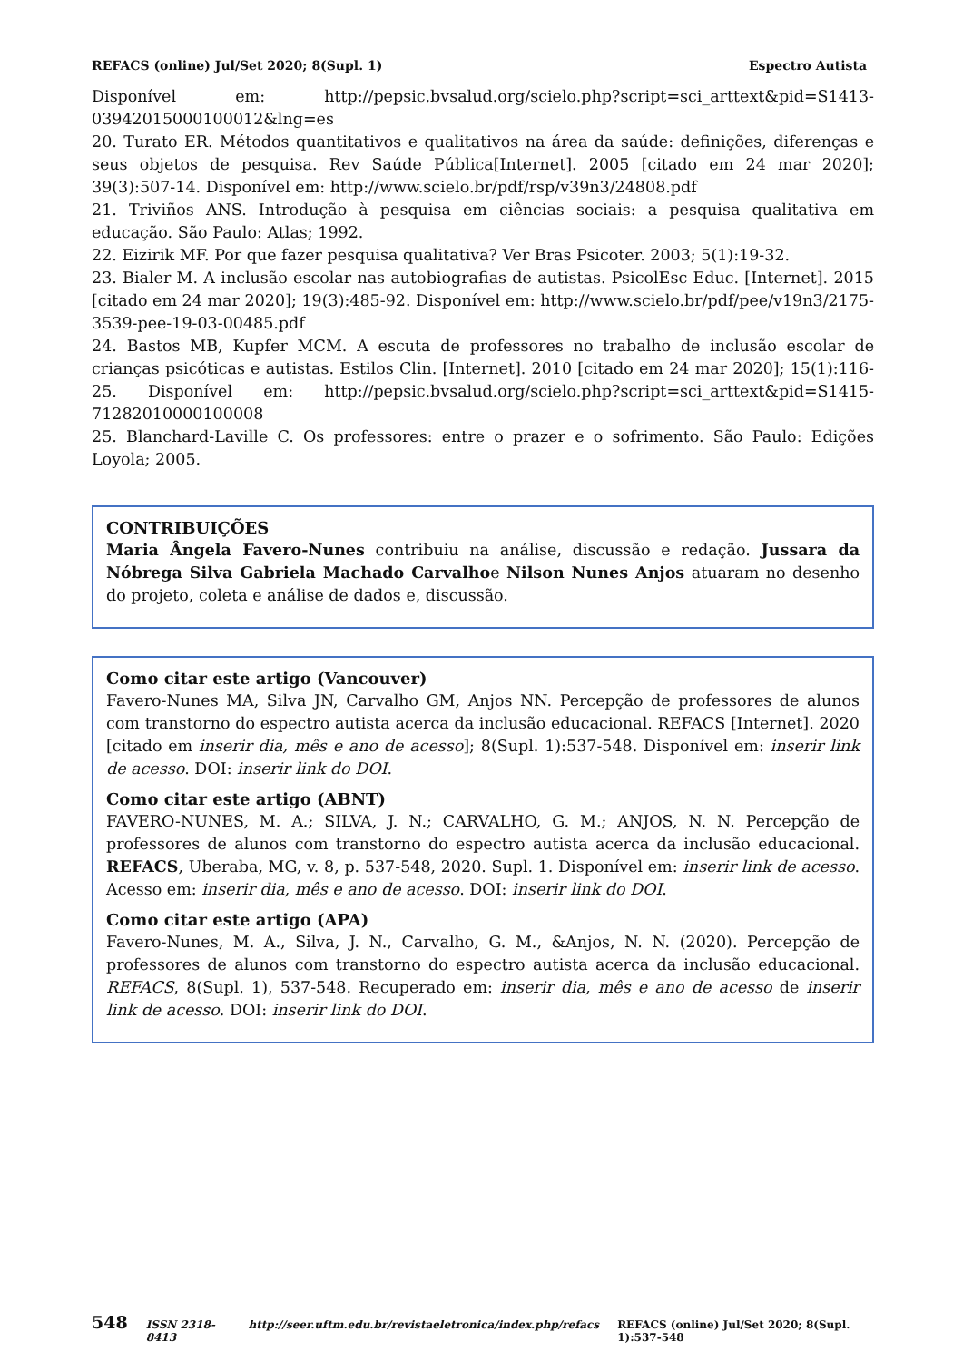REFACS (online) Jul/Set 2020; 8(Supl. 1) Espectro Autista
Disponível em: http://pepsic.bvsalud.org/scielo.php?script=sci_arttext&pid=S1413-03942015000100012&lng=es
20. Turato ER. Métodos quantitativos e qualitativos na área da saúde: definições, diferenças e seus objetos de pesquisa. Rev Saúde Pública[Internet]. 2005 [citado em 24 mar 2020]; 39(3):507-14. Disponível em: http://www.scielo.br/pdf/rsp/v39n3/24808.pdf
21. Triviños ANS. Introdução à pesquisa em ciências sociais: a pesquisa qualitativa em educação. São Paulo: Atlas; 1992.
22. Eizirik MF. Por que fazer pesquisa qualitativa? Ver Bras Psicoter. 2003; 5(1):19-32.
23. Bialer M. A inclusão escolar nas autobiografias de autistas. PsicolEsc Educ. [Internet]. 2015 [citado em 24 mar 2020]; 19(3):485-92. Disponível em: http://www.scielo.br/pdf/pee/v19n3/2175-3539-pee-19-03-00485.pdf
24. Bastos MB, Kupfer MCM. A escuta de professores no trabalho de inclusão escolar de crianças psicóticas e autistas. Estilos Clin. [Internet]. 2010 [citado em 24 mar 2020]; 15(1):116-25. Disponível em: http://pepsic.bvsalud.org/scielo.php?script=sci_arttext&pid=S1415-71282010000100008
25. Blanchard-Laville C. Os professores: entre o prazer e o sofrimento. São Paulo: Edições Loyola; 2005.
CONTRIBUIÇÕES
Maria Ângela Favero-Nunes contribuiu na análise, discussão e redação. Jussara da Nóbrega Silva Gabriela Machado Carvalhoe Nilson Nunes Anjos atuaram no desenho do projeto, coleta e análise de dados e, discussão.
Como citar este artigo (Vancouver)
Favero-Nunes MA, Silva JN, Carvalho GM, Anjos NN. Percepção de professores de alunos com transtorno do espectro autista acerca da inclusão educacional. REFACS [Internet]. 2020 [citado em inserir dia, mês e ano de acesso]; 8(Supl. 1):537-548. Disponível em: inserir link de acesso. DOI: inserir link do DOI.
Como citar este artigo (ABNT)
FAVERO-NUNES, M. A.; SILVA, J. N.; CARVALHO, G. M.; ANJOS, N. N. Percepção de professores de alunos com transtorno do espectro autista acerca da inclusão educacional. REFACS, Uberaba, MG, v. 8, p. 537-548, 2020. Supl. 1. Disponível em: inserir link de acesso. Acesso em: inserir dia, mês e ano de acesso. DOI: inserir link do DOI.
Como citar este artigo (APA)
Favero-Nunes, M. A., Silva, J. N., Carvalho, G. M., &Anjos, N. N. (2020). Percepção de professores de alunos com transtorno do espectro autista acerca da inclusão educacional. REFACS, 8(Supl. 1), 537-548. Recuperado em: inserir dia, mês e ano de acesso de inserir link de acesso. DOI: inserir link do DOI.
548 ISSN 2318-8413 http://seer.uftm.edu.br/revistaeletronica/index.php/refacs REFACS (online) Jul/Set 2020; 8(Supl. 1):537-548